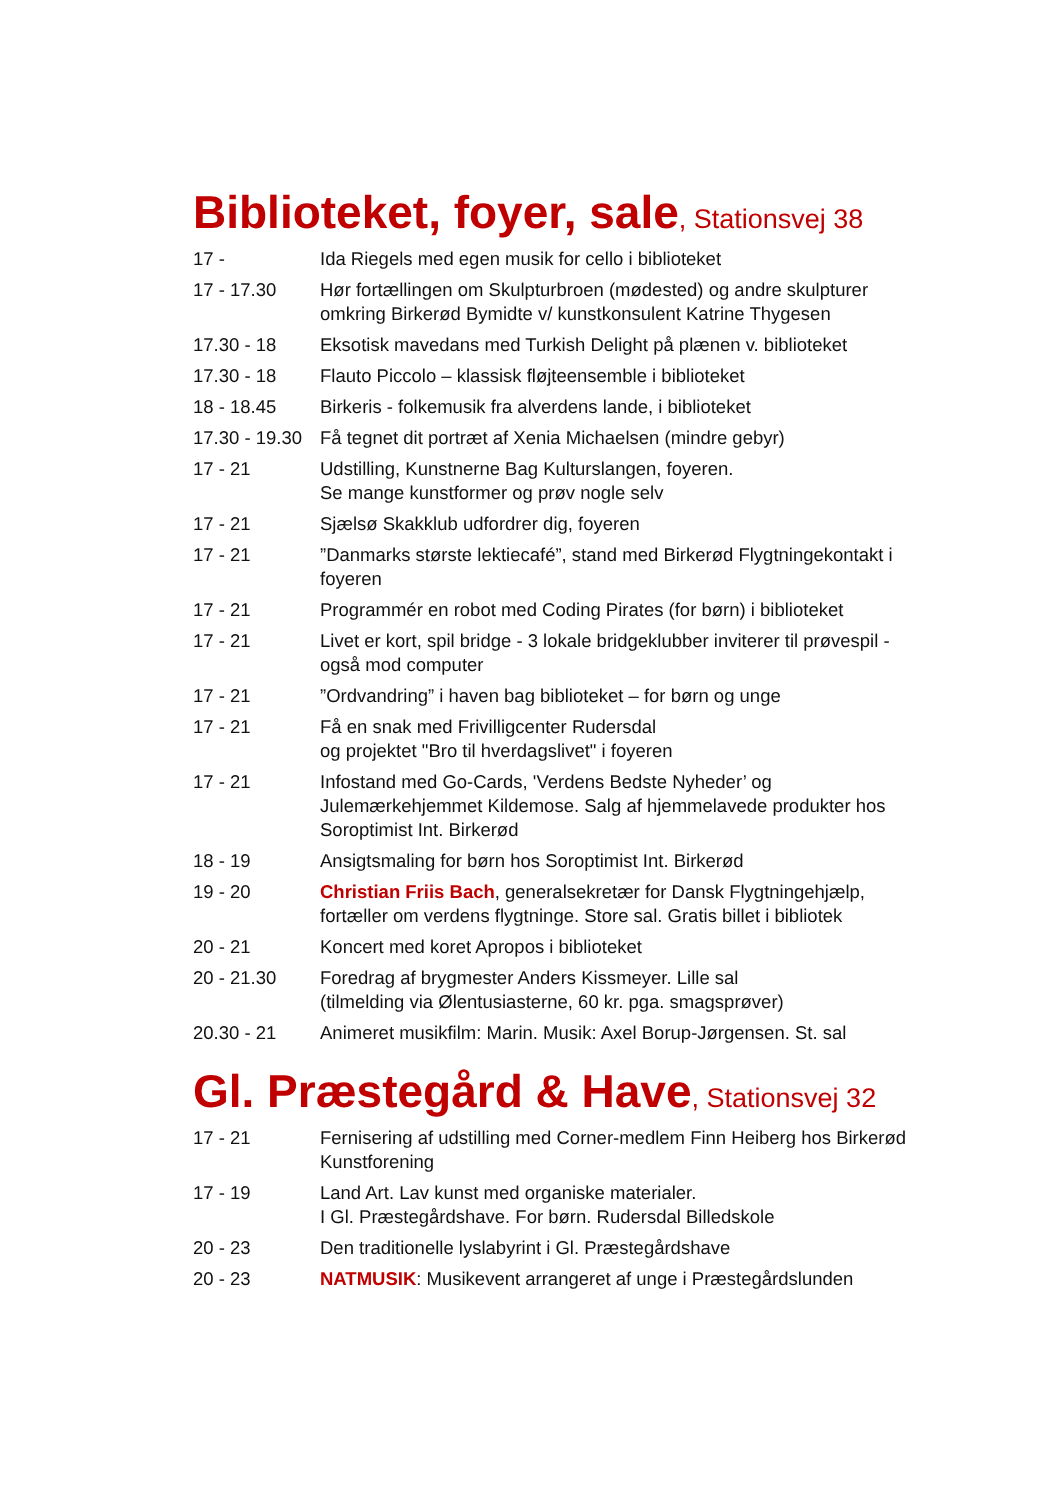Biblioteket, foyer, sale, Stationsvej 38
| 17 - | Ida Riegels med egen musik for cello i biblioteket |
| 17 - 17.30 | Hør fortællingen om Skulpturbroen (mødested) og andre skulpturer omkring Birkerød Bymidte v/ kunstkonsulent Katrine Thygesen |
| 17.30 - 18 | Eksotisk mavedans med Turkish Delight på plænen v. biblioteket |
| 17.30 - 18 | Flauto Piccolo – klassisk fløjteensemble i biblioteket |
| 18 - 18.45 | Birkeris - folkemusik fra alverdens lande, i biblioteket |
| 17.30 - 19.30 | Få tegnet dit portræt af Xenia Michaelsen (mindre gebyr) |
| 17 - 21 | Udstilling, Kunstnerne Bag Kulturslangen, foyeren. Se mange kunstformer og prøv nogle selv |
| 17 - 21 | Sjælsø Skakklub udfordrer dig, foyeren |
| 17 - 21 | ”Danmarks største lektiecafé”, stand med Birkerød Flygtningekontakt i foyeren |
| 17 - 21 | Programmér en robot med Coding Pirates (for børn) i biblioteket |
| 17 - 21 | Livet er kort, spil bridge - 3 lokale bridgeklubber inviterer til prøvespil - også mod computer |
| 17 - 21 | ”Ordvandring” i haven bag biblioteket – for børn og unge |
| 17 - 21 | Få en snak med Frivilligcenter Rudersdal og projektet "Bro til hverdagslivet" i foyeren |
| 17 - 21 | Infostand med Go-Cards, 'Verdens Bedste Nyheder’ og Julemærkehjemmet Kildemose. Salg af hjemmelavede produkter hos Soroptimist Int. Birkerød |
| 18 - 19 | Ansigtsmaling for børn hos Soroptimist Int. Birkerød |
| 19 - 20 | Christian Friis Bach , generalsekretær for Dansk Flygtningehjælp, fortæller om verdens flygtninge. Store sal. Gratis billet i bibliotek |
| 20 - 21 | Koncert med koret Apropos i biblioteket |
| 20 - 21.30 | Foredrag af brygmester Anders Kissmeyer. Lille sal (tilmelding via Ølentusiasterne, 60 kr. pga. smagsprøver) |
| 20.30 - 21 | Animeret musikfilm: Marin. Musik: Axel Borup-Jørgensen. St. sal |
Gl. Præstegård & Have, Stationsvej 32
| 17 - 21 | Fernisering af udstilling med Corner-medlem Finn Heiberg hos Birkerød Kunstforening |
| 17 - 19 | Land Art. Lav kunst med organiske materialer. I Gl. Præstegårdshave. For børn. Rudersdal Billedskole |
| 20 - 23 | Den traditionelle lyslabyrint i Gl. Præstegårdshave |
| 20 - 23 | NATMUSIK : Musikevent arrangeret af unge i Præstegårdslunden |